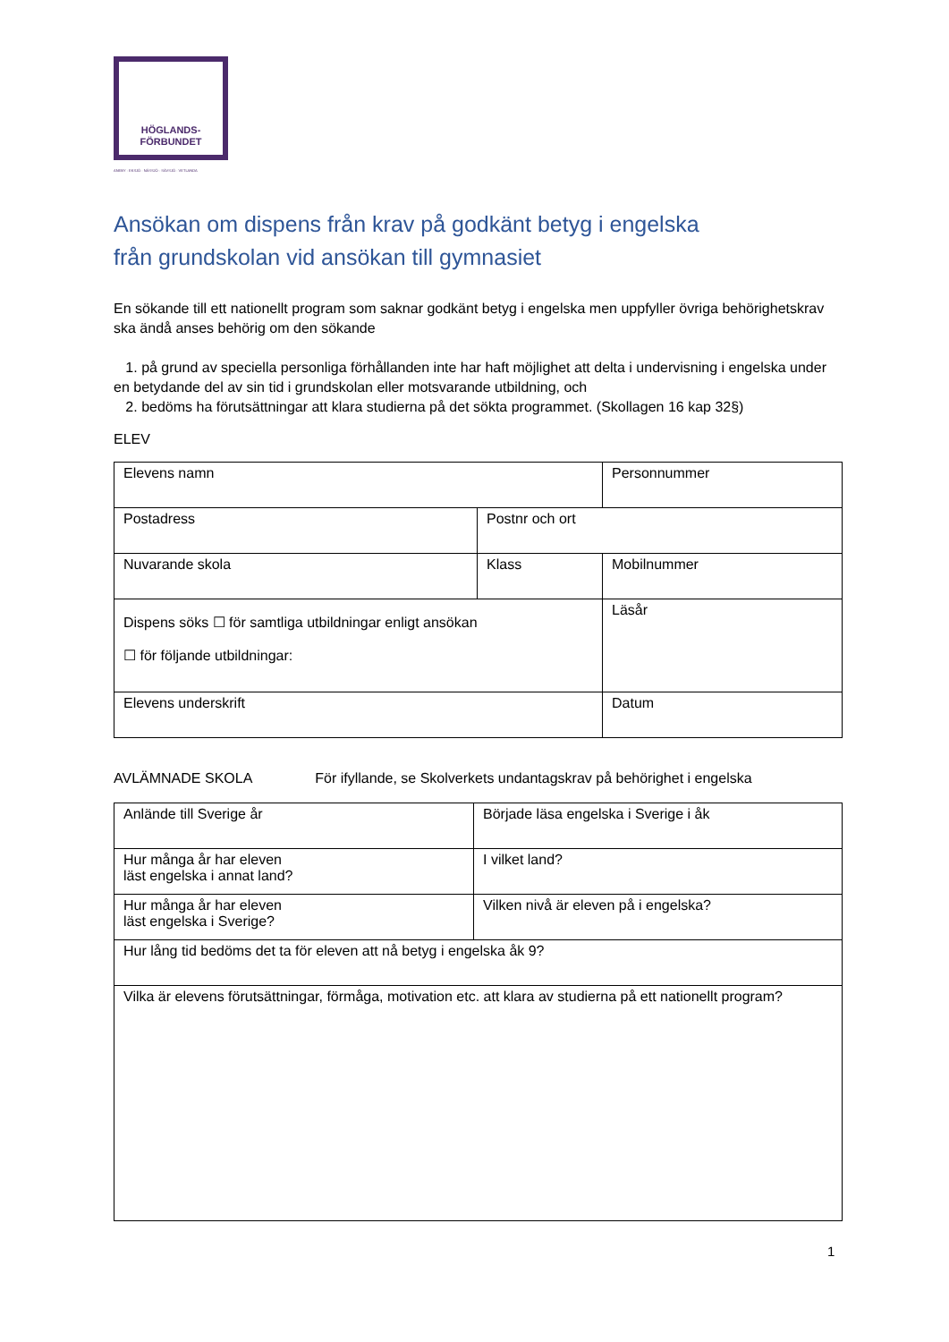HÖGLANDS-
FÖRBUNDET
ANEBY · EKSJÖ · NÄSSJÖ · SÄVSJÖ · VETLANDA
Ansökan om dispens från krav på godkänt betyg i engelska
från grundskolan vid ansökan till gymnasiet
En sökande till ett nationellt program som saknar godkänt betyg i engelska men uppfyller övriga behörighetskrav ska ändå anses behörig om den sökande
1. på grund av speciella personliga förhållanden inte har haft möjlighet att delta i undervisning i engelska under en betydande del av sin tid i grundskolan eller motsvarande utbildning, och
2. bedöms ha förutsättningar att klara studierna på det sökta programmet. (Skollagen 16 kap 32§)
ELEV
| Elevens namn | | Personnummer |
| Postadress | Postnr och ort | |
| Nuvarande skola | Klass | Mobilnummer |
| Dispens söks ☐ för samtliga utbildningar enligt ansökan ☐ för följande utbildningar: | | Läsår |
| Elevens underskrift | | Datum |
AVLÄMNADE SKOLA För ifyllande, se Skolverkets undantagskrav på behörighet i engelska
| Anlände till Sverige år | Började läsa engelska i Sverige i åk |
| Hur många år har eleven läst engelska i annat land? | I vilket land? |
| Hur många år har eleven läst engelska i Sverige? | Vilken nivå är eleven på i engelska? |
| Hur lång tid bedöms det ta för eleven att nå betyg i engelska åk 9? | |
| Vilka är elevens förutsättningar, förmåga, motivation etc. att klara av studierna på ett nationellt program? | |
1